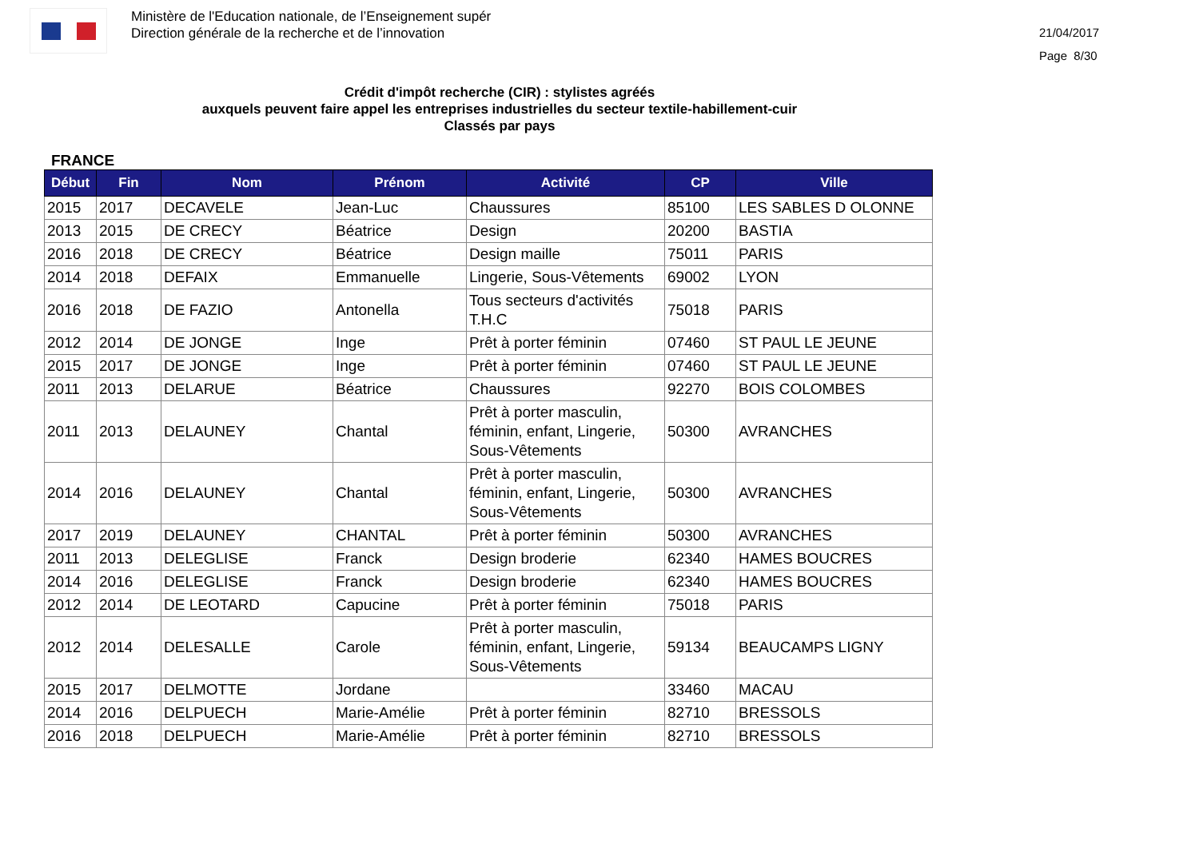Ministère de l'Education nationale, de l’Enseignement supér
Direction générale de la recherche et de l’innovation
21/04/2017
Page 8/30
Crédit d'impôt recherche (CIR) : stylistes agréés
auxquels peuvent faire appel les entreprises industrielles du secteur textile-habillement-cuir
Classés par pays
FRANCE
| Début | Fin | Nom | Prénom | Activité | CP | Ville |
| --- | --- | --- | --- | --- | --- | --- |
| 2015 | 2017 | DECAVELE | Jean-Luc | Chaussures | 85100 | LES SABLES D OLONNE |
| 2013 | 2015 | DE CRECY | Béatrice | Design | 20200 | BASTIA |
| 2016 | 2018 | DE CRECY | Béatrice | Design maille | 75011 | PARIS |
| 2014 | 2018 | DEFAIX | Emmanuelle | Lingerie, Sous-Vêtements | 69002 | LYON |
| 2016 | 2018 | DE FAZIO | Antonella | Tous secteurs d'activités T.H.C | 75018 | PARIS |
| 2012 | 2014 | DE JONGE | Inge | Prêt à porter féminin | 07460 | ST PAUL LE JEUNE |
| 2015 | 2017 | DE JONGE | Inge | Prêt à porter féminin | 07460 | ST PAUL LE JEUNE |
| 2011 | 2013 | DELARUE | Béatrice | Chaussures | 92270 | BOIS COLOMBES |
| 2011 | 2013 | DELAUNEY | Chantal | Prêt à porter masculin, féminin, enfant, Lingerie, Sous-Vêtements | 50300 | AVRANCHES |
| 2014 | 2016 | DELAUNEY | Chantal | Prêt à porter masculin, féminin, enfant, Lingerie, Sous-Vêtements | 50300 | AVRANCHES |
| 2017 | 2019 | DELAUNEY | CHANTAL | Prêt à porter féminin | 50300 | AVRANCHES |
| 2011 | 2013 | DELEGLISE | Franck | Design broderie | 62340 | HAMES BOUCRES |
| 2014 | 2016 | DELEGLISE | Franck | Design broderie | 62340 | HAMES BOUCRES |
| 2012 | 2014 | DE LEOTARD | Capucine | Prêt à porter féminin | 75018 | PARIS |
| 2012 | 2014 | DELESALLE | Carole | Prêt à porter masculin, féminin, enfant, Lingerie, Sous-Vêtements | 59134 | BEAUCAMPS LIGNY |
| 2015 | 2017 | DELMOTTE | Jordane | | 33460 | MACAU |
| 2014 | 2016 | DELPUECH | Marie-Amélie | Prêt à porter féminin | 82710 | BRESSOLS |
| 2016 | 2018 | DELPUECH | Marie-Amélie | Prêt à porter féminin | 82710 | BRESSOLS |